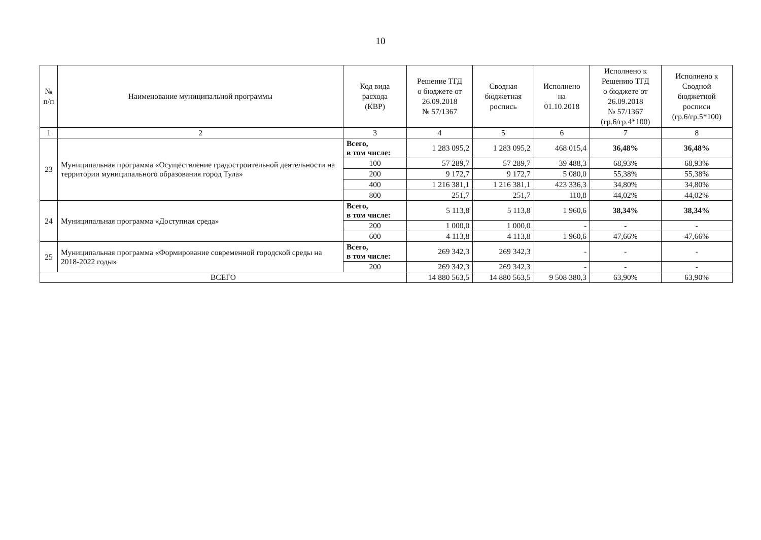10
| № п/п | Наименование муниципальной программы | Код вида расхода (КВР) | Решение ТГД о бюджете от 26.09.2018 № 57/1367 | Сводная бюджетная роспись | Исполнено на 01.10.2018 | Исполнено к Решению ТГД о бюджете от 26.09.2018 № 57/1367 (гр.6/гр.4*100) | Исполнено к Сводной бюджетной росписи (гр.6/гр.5*100) |
| --- | --- | --- | --- | --- | --- | --- | --- |
| 1 | 2 | 3 | 4 | 5 | 6 | 7 | 8 |
| 23 | Муниципальная программа «Осуществление градостроительной деятельности на территории муниципального образования город Тула» | Всего, в том числе: | 1 283 095,2 | 1 283 095,2 | 468 015,4 | 36,48% | 36,48% |
| | | 100 | 57 289,7 | 57 289,7 | 39 488,3 | 68,93% | 68,93% |
| | | 200 | 9 172,7 | 9 172,7 | 5 080,0 | 55,38% | 55,38% |
| | | 400 | 1 216 381,1 | 1 216 381,1 | 423 336,3 | 34,80% | 34,80% |
| | | 800 | 251,7 | 251,7 | 110,8 | 44,02% | 44,02% |
| 24 | Муниципальная программа «Доступная среда» | Всего, в том числе: | 5 113,8 | 5 113,8 | 1 960,6 | 38,34% | 38,34% |
| | | 200 | 1 000,0 | 1 000,0 | - | - | - |
| | | 600 | 4 113,8 | 4 113,8 | 1 960,6 | 47,66% | 47,66% |
| 25 | Муниципальная программа «Формирование современной городской среды на 2018-2022 годы» | Всего, в том числе: | 269 342,3 | 269 342,3 | - | - | - |
| | | 200 | 269 342,3 | 269 342,3 | - | - | - |
| ВСЕГО | | | 14 880 563,5 | 14 880 563,5 | 9 508 380,3 | 63,90% | 63,90% |